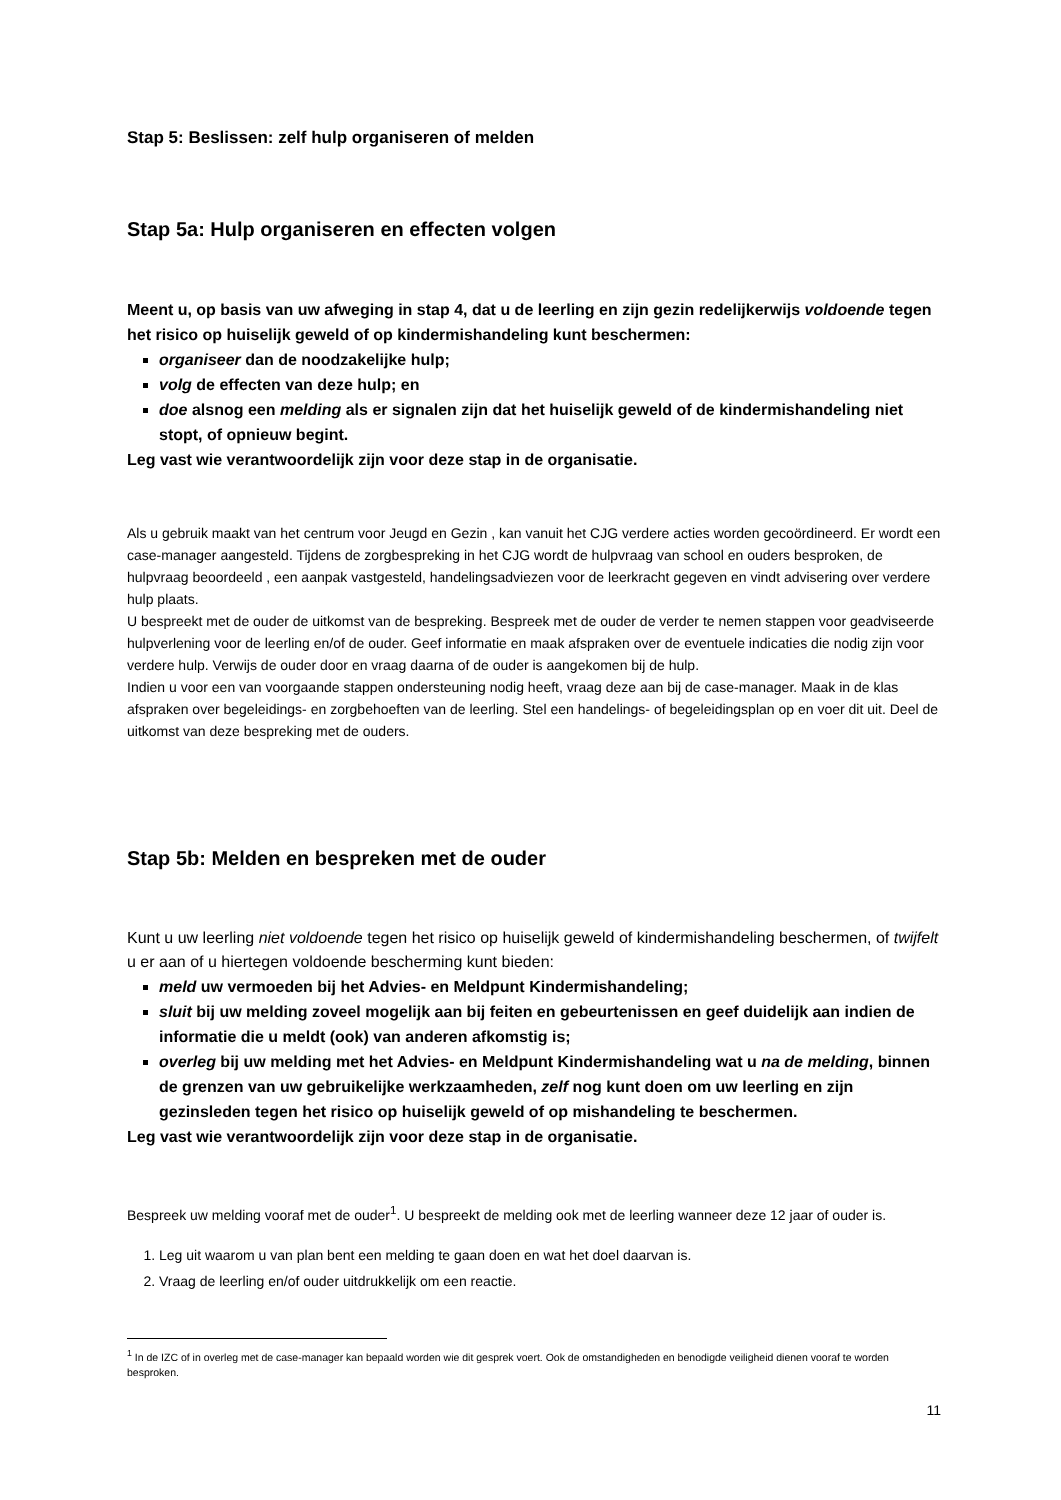Stap 5: Beslissen: zelf hulp organiseren of melden
Stap 5a: Hulp organiseren en effecten volgen
Meent u, op basis van uw afweging in stap 4, dat u de leerling en zijn gezin redelijkerwijs voldoende tegen het risico op huiselijk geweld of op kindermishandeling kunt beschermen:
organiseer dan de noodzakelijke hulp;
volg de effecten van deze hulp; en
doe alsnog een melding als er signalen zijn dat het huiselijk geweld of de kindermishandeling niet stopt, of opnieuw begint.
Leg vast wie verantwoordelijk zijn voor deze stap in de organisatie.
Als u gebruik maakt van het centrum voor Jeugd en Gezin , kan vanuit het CJG verdere acties worden gecoördineerd. Er wordt een case-manager aangesteld. Tijdens de zorgbespreking in het CJG wordt de hulpvraag van school en ouders besproken, de hulpvraag beoordeeld , een aanpak vastgesteld, handelingsadviezen voor de leerkracht gegeven en vindt advisering over verdere hulp plaats.
U bespreekt met de ouder de uitkomst van de bespreking. Bespreek met de ouder de verder te nemen stappen voor geadviseerde hulpverlening voor de leerling en/of de ouder. Geef informatie en maak afspraken over de eventuele indicaties die nodig zijn voor verdere hulp. Verwijs de ouder door en vraag daarna of de ouder is aangekomen bij de hulp.
Indien u voor een van voorgaande stappen ondersteuning nodig heeft, vraag deze aan bij de case-manager. Maak in de klas afspraken over begeleidings- en zorgbehoeften van de leerling. Stel een handelings- of begeleidingsplan op en voer dit uit. Deel de uitkomst van deze bespreking met de ouders.
Stap 5b: Melden en bespreken met de ouder
Kunt u uw leerling niet voldoende tegen het risico op huiselijk geweld of kindermishandeling beschermen, of twijfelt u er aan of u hiertegen voldoende bescherming kunt bieden:
meld uw vermoeden bij het Advies- en Meldpunt Kindermishandeling;
sluit bij uw melding zoveel mogelijk aan bij feiten en gebeurtenissen en geef duidelijk aan indien de informatie die u meldt (ook) van anderen afkomstig is;
overleg bij uw melding met het Advies- en Meldpunt Kindermishandeling wat u na de melding, binnen de grenzen van uw gebruikelijke werkzaamheden, zelf nog kunt doen om uw leerling en zijn gezinsleden tegen het risico op huiselijk geweld of op mishandeling te beschermen.
Leg vast wie verantwoordelijk zijn voor deze stap in de organisatie.
Bespreek uw melding vooraf met de ouder<sup>1</sup>. U bespreekt de melding ook met de leerling wanneer deze 12 jaar of ouder is.
1. Leg uit waarom u van plan bent een melding te gaan doen en wat het doel daarvan is.
2. Vraag de leerling en/of ouder uitdrukkelijk om een reactie.
<sup>1</sup> In de IZC of in overleg met de case-manager kan bepaald worden wie dit gesprek voert. Ook de omstandigheden en benodigde veiligheid dienen vooraf te worden besproken.
11